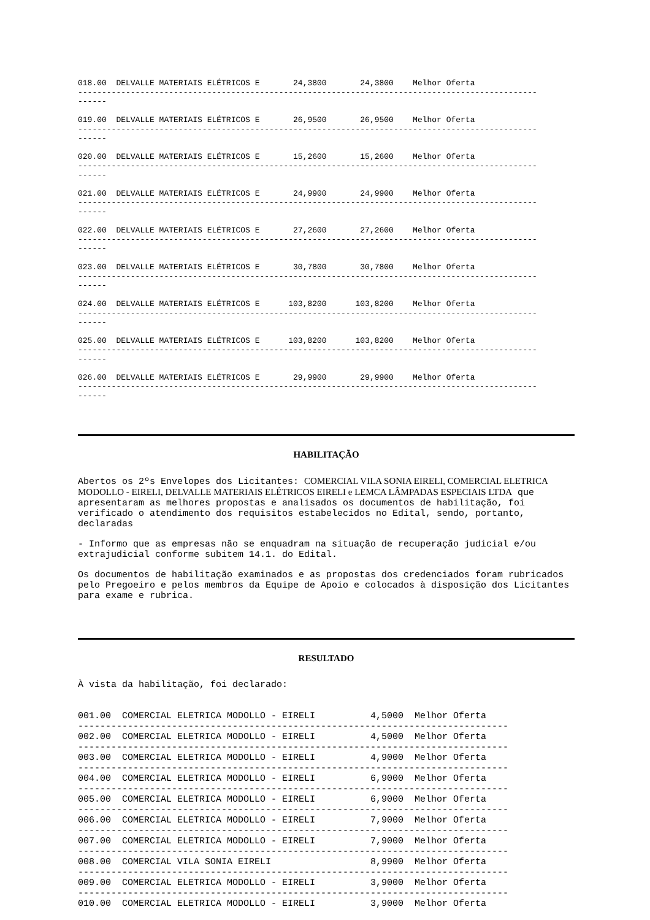018.00 DELVALLE MATERIAIS ELÉTRICOS E 24,3800 24,3800 Melhor Oferta
------------------------------------------------------------------------------------------------
------
019.00 DELVALLE MATERIAIS ELÉTRICOS E 26,9500 26,9500 Melhor Oferta
------------------------------------------------------------------------------------------------
------
020.00 DELVALLE MATERIAIS ELÉTRICOS E 15,2600 15,2600 Melhor Oferta
------------------------------------------------------------------------------------------------
------
021.00 DELVALLE MATERIAIS ELÉTRICOS E 24,9900 24,9900 Melhor Oferta
------------------------------------------------------------------------------------------------
------
022.00 DELVALLE MATERIAIS ELÉTRICOS E 27,2600 27,2600 Melhor Oferta
------------------------------------------------------------------------------------------------
------
023.00 DELVALLE MATERIAIS ELÉTRICOS E 30,7800 30,7800 Melhor Oferta
------------------------------------------------------------------------------------------------
------
024.00 DELVALLE MATERIAIS ELÉTRICOS E 103,8200 103,8200 Melhor Oferta
------------------------------------------------------------------------------------------------
------
025.00 DELVALLE MATERIAIS ELÉTRICOS E 103,8200 103,8200 Melhor Oferta
------------------------------------------------------------------------------------------------
------
026.00 DELVALLE MATERIAIS ELÉTRICOS E 29,9900 29,9900 Melhor Oferta
------------------------------------------------------------------------------------------------
------
HABILITAÇÃO
Abertos os 2ºs Envelopes dos Licitantes: COMERCIAL VILA SONIA EIRELI, COMERCIAL ELETRICA MODOLLO - EIRELI, DELVALLE MATERIAIS ELÉTRICOS EIRELI e LEMCA LÂMPADAS ESPECIAIS LTDA que apresentaram as melhores propostas e analisados os documentos de habilitação, foi verificado o atendimento dos requisitos estabelecidos no Edital, sendo, portanto, declaradas
- Informo que as empresas não se enquadram na situação de recuperação judicial e/ou extrajudicial conforme subitem 14.1. do Edital.
Os documentos de habilitação examinados e as propostas dos credenciados foram rubricados pelo Pregoeiro e pelos membros da Equipe de Apoio e colocados à disposição dos Licitantes para exame e rubrica.
RESULTADO
À vista da habilitação, foi declarado:
001.00 COMERCIAL ELETRICA MODOLLO - EIRELI 4,5000 Melhor Oferta ------------------------------------------------------------------------------ 002.00 COMERCIAL ELETRICA MODOLLO - EIRELI 4,5000 Melhor Oferta ------------------------------------------------------------------------------ 003.00 COMERCIAL ELETRICA MODOLLO - EIRELI 4,9000 Melhor Oferta ------------------------------------------------------------------------------ 004.00 COMERCIAL ELETRICA MODOLLO - EIRELI 6,9000 Melhor Oferta ------------------------------------------------------------------------------ 005.00 COMERCIAL ELETRICA MODOLLO - EIRELI 6,9000 Melhor Oferta ------------------------------------------------------------------------------ 006.00 COMERCIAL ELETRICA MODOLLO - EIRELI 7,9000 Melhor Oferta ------------------------------------------------------------------------------ 007.00 COMERCIAL ELETRICA MODOLLO - EIRELI 7,9000 Melhor Oferta ------------------------------------------------------------------------------ 008.00 COMERCIAL VILA SONIA EIRELI 8,9900 Melhor Oferta ------------------------------------------------------------------------------ 009.00 COMERCIAL ELETRICA MODOLLO - EIRELI 3,9000 Melhor Oferta ------------------------------------------------------------------------------ 010.00 COMERCIAL ELETRICA MODOLLO - EIRELI 3,9000 Melhor Oferta